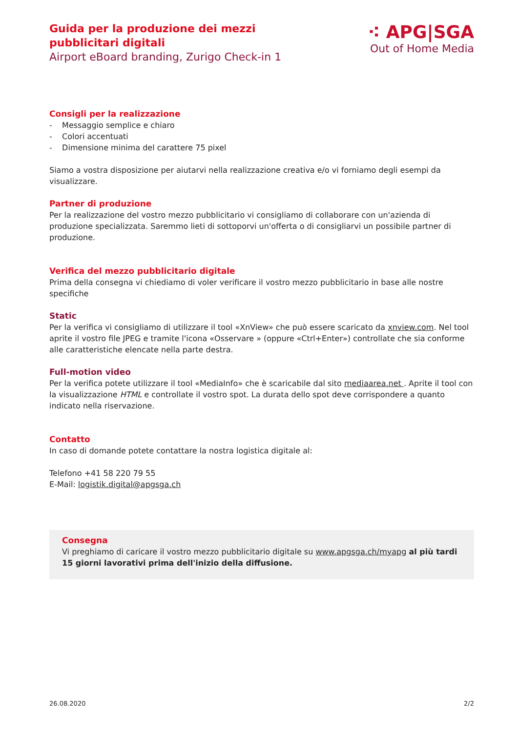Guida per la produzione dei mezzi
pubblicitari digitali
Airport eBoard branding, Zurigo Check-in 1
⁖ APG|SGA
Out of Home Media
Consigli per la realizzazione
- Messaggio semplice e chiaro
- Colori accentuati
- Dimensione minima del carattere 75 pixel
Siamo a vostra disposizione per aiutarvi nella realizzazione creativa e/o vi forniamo degli esempi da visualizzare.
Partner di produzione
Per la realizzazione del vostro mezzo pubblicitario vi consigliamo di collaborare con un'azienda di produzione specializzata. Saremmo lieti di sottoporvi un'offerta o di consigliarvi un possibile partner di produzione.
Verifica del mezzo pubblicitario digitale
Prima della consegna vi chiediamo di voler verificare il vostro mezzo pubblicitario in base alle nostre specifiche
Static
Per la verifica vi consigliamo di utilizzare il tool «XnView» che può essere scaricato da xnview.com. Nel tool aprite il vostro file JPEG e tramite l'icona «Osservare » (oppure «Ctrl+Enter») controllate che sia conforme alle caratteristiche elencate nella parte destra.
Full-motion video
Per la verifica potete utilizzare il tool «MediaInfo» che è scaricabile dal sito mediaarea.net . Aprite il tool con la visualizzazione HTML e controllate il vostro spot. La durata dello spot deve corrispondere a quanto indicato nella riservazione.
Contatto
In caso di domande potete contattare la nostra logistica digitale al:
Telefono +41 58 220 79 55
E-Mail: logistik.digital@apgsga.ch
Consegna
Vi preghiamo di caricare il vostro mezzo pubblicitario digitale su www.apgsga.ch/myapg al più tardi 15 giorni lavorativi prima dell'inizio della diffusione.
26.08.2020 2/2